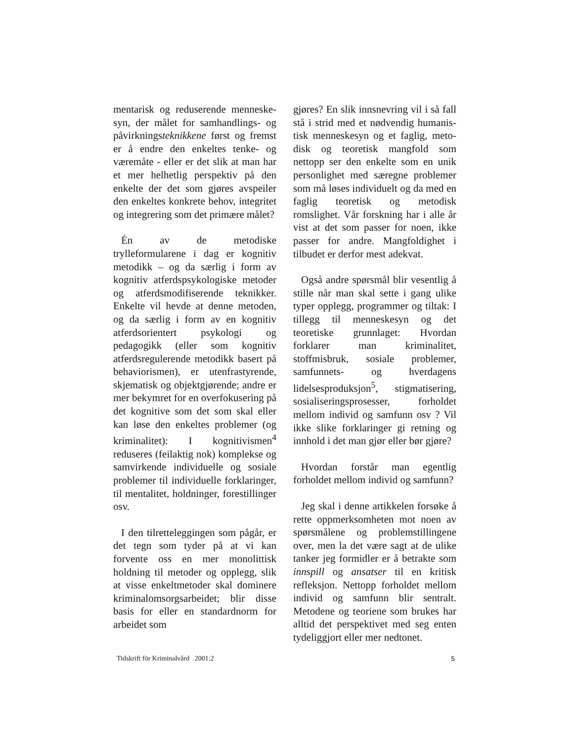mentarisk og reduserende menneske­syn, der målet for samhandlings- og påvirkningsteknikkene først og fremst er å endre den enkeltes tenke- og væremåte - eller er det slik at man har et mer helhetlig perspektiv på den enkelte der det som gjøres avspeiler den enkeltes konkrete behov, integri­tet og integrering som det primære målet?
Én av de metodiske trylleformularene i dag er kognitiv metodikk – og da særlig i form av kognitiv atferds­psykologiske metoder og atferds­modifiserende teknikker. Enkelte vil hevde at denne metoden, og da særlig i form av en kognitiv atferdsorientert psykologi og pedagogikk (eller som kognitiv atferdsregulerende metodikk basert på behaviorismen), er utenfra­styrende, skjematisk og objektgjørende; andre er mer bekymret for en over­fokusering på det kognitive som det som skal eller kan løse den enkeltes problemer (og kriminalitet): I kognitivismen<sup>4</sup> reduseres (feilaktig nok) komplekse og samvirkende individuelle og sosiale problemer til individuelle forklaringer, til mentali­tet, holdninger, forestillinger osv.
I den tilretteleggingen som pågår, er det tegn som tyder på at vi kan forvente oss en mer monolittisk holdning til metoder og opplegg, slik at visse enkelt­metoder skal dominere kriminal­omsorgsarbeidet; blir disse basis for eller en standardnorm for arbeidet som
gjøres? En slik innsnevring vil i så fall stå i strid med et nødvendig humanis­tisk menneskesyn og et faglig, meto­disk og teoretisk mangfold som nettopp ser den enkelte som en unik personlig­het med særegne problemer som må løses individuelt og da med en faglig teoretisk og metodisk romslighet. Vår forskning har i alle år vist at det som passer for noen, ikke passer for andre. Mangfoldighet i tilbudet er derfor mest adekvat.
Også andre spørsmål blir vesentlig å stille når man skal sette i gang ulike typer opplegg, programmer og tiltak: I tillegg til menneskesyn og det teoretiske grunnlaget: Hvordan forklarer man kriminalitet, stoffmisbruk, sosiale problemer, samfunnets- og hverdagens lidelsesproduksjon<sup>5</sup>, stigmatisering, sosialiseringsprosesser, forholdet mellom individ og samfunn osv ? Vil ikke slike forklaringer gi retning og innhold i det man gjør eller bør gjøre?
Hvordan forstår man egentlig forholdet mellom individ og samfunn?
Jeg skal i denne artikkelen forsøke å rette oppmerksomheten mot noen av spørsmålene og problemstillingene over, men la det være sagt at de ulike tanker jeg formidler er å betrakte som innspill og ansatser til en kritisk refleksjon. Nettopp forholdet mellom individ og samfunn blir sentralt. Metod­ene og teoriene som brukes har alltid det perspektivet med seg enten tyde­liggjort eller mer nedtonet.
Tidskrift för Kriminalvård 2001:2 5